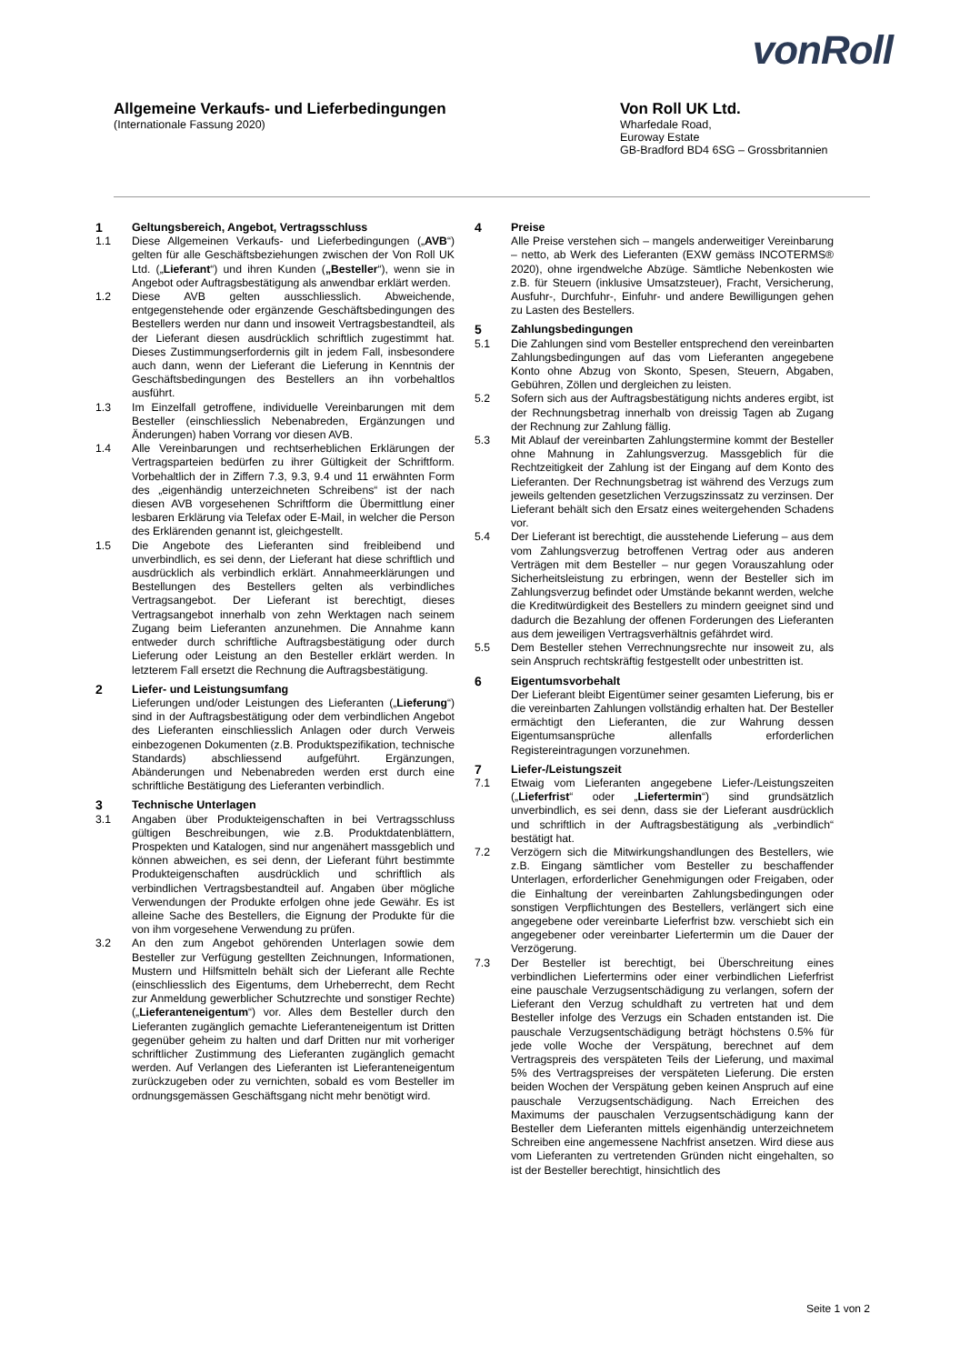vonRoll
Allgemeine Verkaufs- und Lieferbedingungen
(Internationale Fassung 2020)
Von Roll UK Ltd.
Wharfedale Road,
Euroway Estate
GB-Bradford BD4 6SG – Grossbritannien
1 Geltungsbereich, Angebot, Vertragsschluss
1.1 Diese Allgemeinen Verkaufs- und Lieferbedingungen („AVB“) gelten für alle Geschäftsbeziehungen zwischen der Von Roll UK Ltd. („Lieferant“) und ihren Kunden („Besteller“), wenn sie in Angebot oder Auftragsbestätigung als anwendbar erklärt werden.
1.2 Diese AVB gelten ausschliesslich. Abweichende, entgegenstehende oder ergänzende Geschäftsbedingungen des Bestellers werden nur dann und insoweit Vertragsbestandteil, als der Lieferant diesen ausdrücklich schriftlich zugestimmt hat. Dieses Zustimmungserfordernis gilt in jedem Fall, insbesondere auch dann, wenn der Lieferant die Lieferung in Kenntnis der Geschäftsbedingungen des Bestellers an ihn vorbehaltlos ausführt.
1.3 Im Einzelfall getroffene, individuelle Vereinbarungen mit dem Besteller (einschliesslich Nebenabreden, Ergänzungen und Änderungen) haben Vorrang vor diesen AVB.
1.4 Alle Vereinbarungen und rechtserheblichen Erklärungen der Vertragsparteien bedürfen zu ihrer Gültigkeit der Schriftform. Vorbehaltlich der in Ziffern 7.3, 9.3, 9.4 und 11 erwähnten Form des „eigenhändig unterzeichneten Schreibens“ ist der nach diesen AVB vorgesehenen Schriftform die Übermittlung einer lesbaren Erklärung via Telefax oder E-Mail, in welcher die Person des Erklärenden genannt ist, gleichgestellt.
1.5 Die Angebote des Lieferanten sind freibleibend und unverbindlich, es sei denn, der Lieferant hat diese schriftlich und ausdrücklich als verbindlich erklärt. Annahmeerklärungen und Bestellungen des Bestellers gelten als verbindliches Vertragsangebot. Der Lieferant ist berechtigt, dieses Vertragsangebot innerhalb von zehn Werktagen nach seinem Zugang beim Lieferanten anzunehmen. Die Annahme kann entweder durch schriftliche Auftragsbestätigung oder durch Lieferung oder Leistung an den Besteller erklärt werden. In letzterem Fall ersetzt die Rechnung die Auftragsbestätigung.
2 Liefer- und Leistungsumfang
Lieferungen und/oder Leistungen des Lieferanten („Lieferung“) sind in der Auftragsbestätigung oder dem verbindlichen Angebot des Lieferanten einschliesslich Anlagen oder durch Verweis einbezogenen Dokumenten (z.B. Produktspezifikation, technische Standards) abschliessend aufgeführt. Ergänzungen, Abänderungen und Nebenabreden werden erst durch eine schriftliche Bestätigung des Lieferanten verbindlich.
3 Technische Unterlagen
3.1 Angaben über Produkteigenschaften in bei Vertragsschluss gültigen Beschreibungen, wie z.B. Produktdatenblättern, Prospekten und Katalogen, sind nur angenähert massgeblich und können abweichen, es sei denn, der Lieferant führt bestimmte Produkteigenschaften ausdrücklich und schriftlich als verbindlichen Vertragsbestandteil auf. Angaben über mögliche Verwendungen der Produkte erfolgen ohne jede Gewähr. Es ist alleine Sache des Bestellers, die Eignung der Produkte für die von ihm vorgesehene Verwendung zu prüfen.
3.2 An den zum Angebot gehörenden Unterlagen sowie dem Besteller zur Verfügung gestellten Zeichnungen, Informationen, Mustern und Hilfsmitteln behält sich der Lieferant alle Rechte (einschliesslich des Eigentums, dem Urheberrecht, dem Recht zur Anmeldung gewerblicher Schutzrechte und sonstiger Rechte) („Lieferanteneigentum“) vor. Alles dem Besteller durch den Lieferanten zugänglich gemachte Lieferanteneigentum ist Dritten gegenüber geheim zu halten und darf Dritten nur mit vorheriger schriftlicher Zustimmung des Lieferanten zugänglich gemacht werden. Auf Verlangen des Lieferanten ist Lieferanteneigentum zurückzugeben oder zu vernichten, sobald es vom Besteller im ordnungsgemässen Geschäftsgang nicht mehr benötigt wird.
4 Preise
Alle Preise verstehen sich – mangels anderweitiger Vereinbarung – netto, ab Werk des Lieferanten (EXW gemäss INCOTERMS® 2020), ohne irgendwelche Abzüge. Sämtliche Nebenkosten wie z.B. für Steuern (inklusive Umsatzsteuer), Fracht, Versicherung, Ausfuhr-, Durchfuhr-, Einfuhr- und andere Bewilligungen gehen zu Lasten des Bestellers.
5 Zahlungsbedingungen
5.1 Die Zahlungen sind vom Besteller entsprechend den vereinbarten Zahlungsbedingungen auf das vom Lieferanten angegebene Konto ohne Abzug von Skonto, Spesen, Steuern, Abgaben, Gebühren, Zöllen und dergleichen zu leisten.
5.2 Sofern sich aus der Auftragsbestätigung nichts anderes ergibt, ist der Rechnungsbetrag innerhalb von dreissig Tagen ab Zugang der Rechnung zur Zahlung fällig.
5.3 Mit Ablauf der vereinbarten Zahlungstermine kommt der Besteller ohne Mahnung in Zahlungsverzug. Massgeblich für die Rechtzeitigkeit der Zahlung ist der Eingang auf dem Konto des Lieferanten. Der Rechnungsbetrag ist während des Verzugs zum jeweils geltenden gesetzlichen Verzugszinssatz zu verzinsen. Der Lieferant behält sich den Ersatz eines weitergehenden Schadens vor.
5.4 Der Lieferant ist berechtigt, die ausstehende Lieferung – aus dem vom Zahlungsverzug betroffenen Vertrag oder aus anderen Verträgen mit dem Besteller – nur gegen Vorauszahlung oder Sicherheitsleistung zu erbringen, wenn der Besteller sich im Zahlungsverzug befindet oder Umstände bekannt werden, welche die Kreditwürdigkeit des Bestellers zu mindern geeignet sind und dadurch die Bezahlung der offenen Forderungen des Lieferanten aus dem jeweiligen Vertragsverhältnis gefährdet wird.
5.5 Dem Besteller stehen Verrechnungsrechte nur insoweit zu, als sein Anspruch rechtskräftig festgestellt oder unbestritten ist.
6 Eigentumsvorbehalt
Der Lieferant bleibt Eigentümer seiner gesamten Lieferung, bis er die vereinbarten Zahlungen vollständig erhalten hat. Der Besteller ermächtigt den Lieferanten, die zur Wahrung dessen Eigentumsansprüche allenfalls erforderlichen Registereintragungen vorzunehmen.
7 Liefer-/Leistungszeit
7.1 Etwaig vom Lieferanten angegebene Liefer-/Leistungszeiten („Lieferfrist“ oder „Liefertermin“) sind grundsätzlich unverbindlich, es sei denn, dass sie der Lieferant ausdrücklich und schriftlich in der Auftragsbestätigung als „verbindlich“ bestätigt hat.
7.2 Verzögern sich die Mitwirkungshandlungen des Bestellers, wie z.B. Eingang sämtlicher vom Besteller zu beschaffender Unterlagen, erforderlicher Genehmigungen oder Freigaben, oder die Einhaltung der vereinbarten Zahlungsbedingungen oder sonstigen Verpflichtungen des Bestellers, verlängert sich eine angegebene oder vereinbarte Lieferfrist bzw. verschiebt sich ein angegebener oder vereinbarter Liefertermin um die Dauer der Verzögerung.
7.3 Der Besteller ist berechtigt, bei Überschreitung eines verbindlichen Liefertermins oder einer verbindlichen Lieferfrist eine pauschale Verzugsentschädigung zu verlangen, sofern der Lieferant den Verzug schuldhaft zu vertreten hat und dem Besteller infolge des Verzugs ein Schaden entstanden ist. Die pauschale Verzugsentschädigung beträgt höchstens 0.5% für jede volle Woche der Verspätung, berechnet auf dem Vertragspreis des verspäteten Teils der Lieferung, und maximal 5% des Vertragspreises der verspäteten Lieferung. Die ersten beiden Wochen der Verspätung geben keinen Anspruch auf eine pauschale Verzugsentschädigung. Nach Erreichen des Maximums der pauschalen Verzugsentschädigung kann der Besteller dem Lieferanten mittels eigenhändig unterzeichnetem Schreiben eine angemessene Nachfrist ansetzen. Wird diese aus vom Lieferanten zu vertretenden Gründen nicht eingehalten, so ist der Besteller berechtigt, hinsichtlich des
Seite 1 von 2